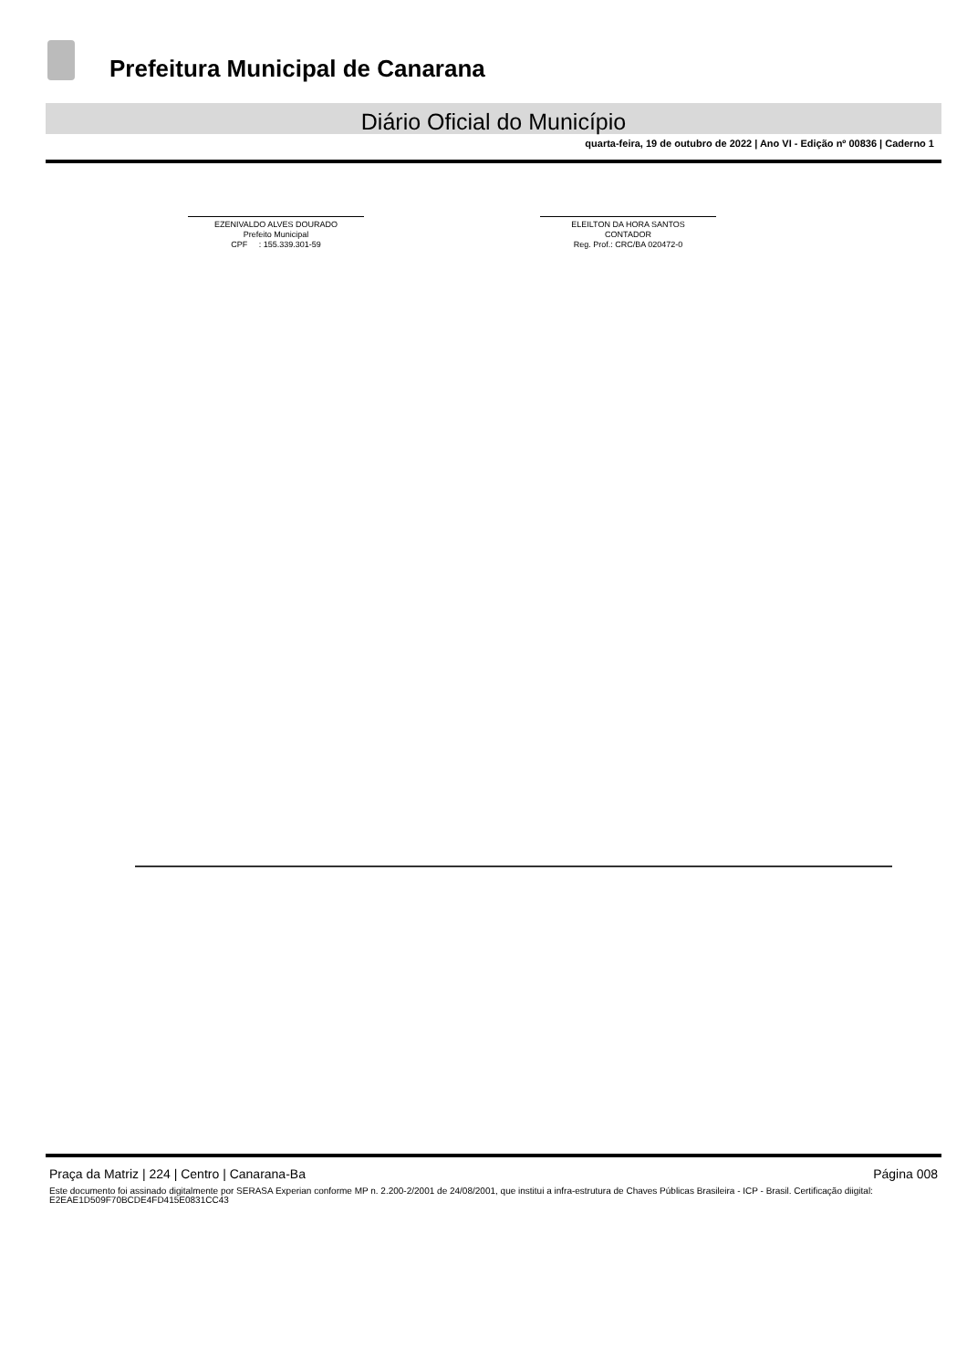Prefeitura Municipal de Canarana
Diário Oficial do Município
quarta-feira, 19 de outubro de 2022 | Ano VI - Edição nº 00836 | Caderno 1
EZENIVALDO ALVES DOURADO
Prefeito Municipal
CPF : 155.339.301-59
ELEILTON DA HORA SANTOS
CONTADOR
Reg. Prof.: CRC/BA 020472-0
Praça da Matriz | 224 | Centro | Canarana-Ba Página 008
Este documento foi assinado digitalmente por SERASA Experian conforme MP n. 2.200-2/2001 de 24/08/2001, que institui a infra-estrutura de Chaves Públicas Brasileira - ICP - Brasil. Certificação diigital: E2EAE1D509F70BCDE4FD415E0831CC43